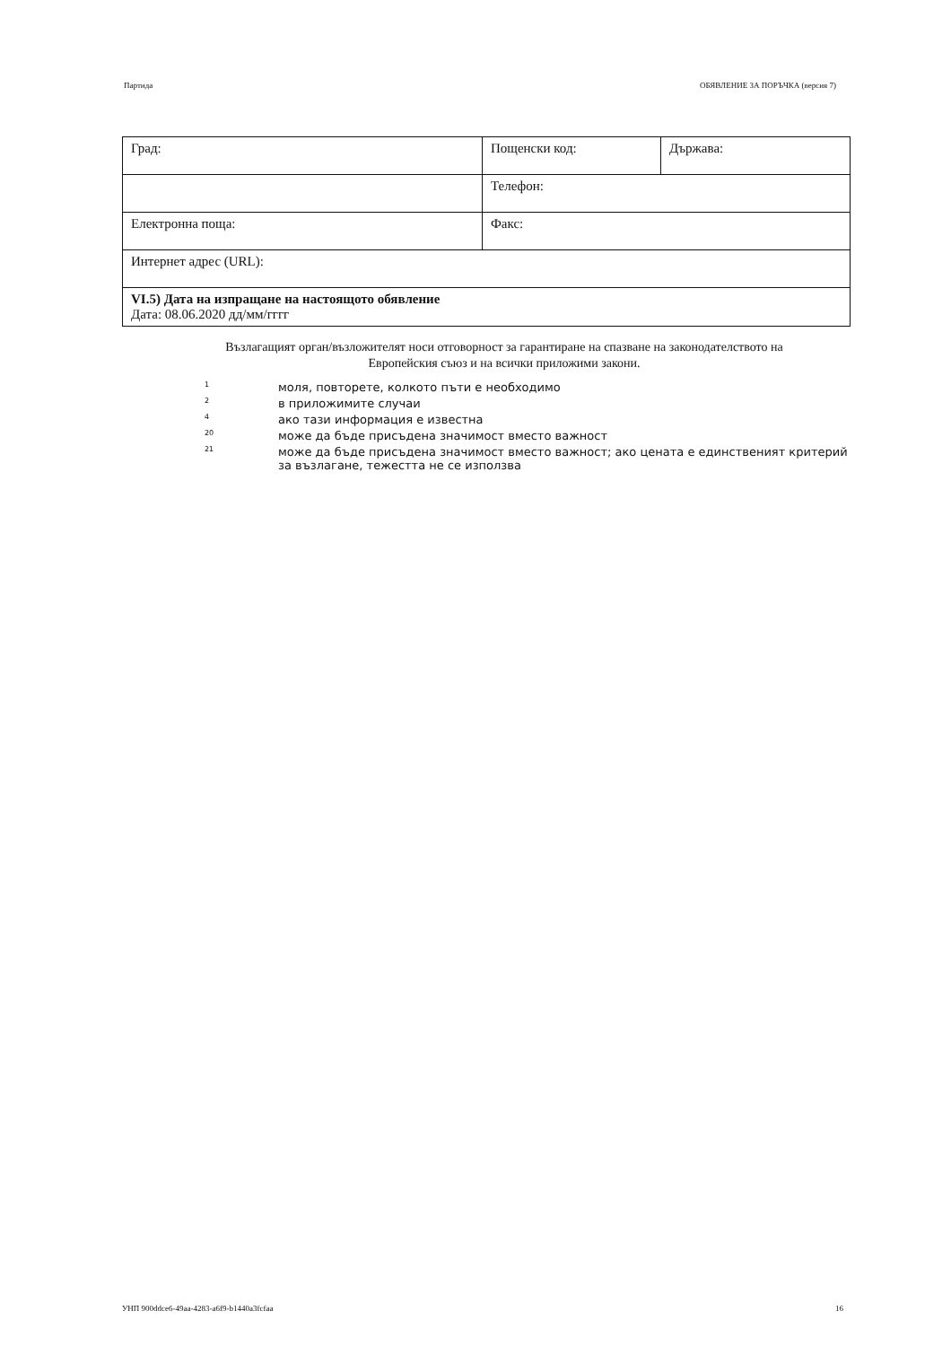Партида ОБЯВЛЕНИЕ ЗА ПОРЪЧКА (версия 7)
| Град: | Пощенски код: | Държава: |
| | Телефон: | |
| Електронна поща: | Факс: | |
| Интернет адрес (URL): | | |
| VI.5) Дата на изпращане на настоящото обявление Дата: 08.06.2020 дд/мм/гггг | | |
Възлагащият орган/възложителят носи отговорност за гарантиране на спазване на законодателството на Европейския съюз и на всички приложими закони.
1 моля, повторете, колкото пъти е необходимо
2 в приложимите случаи
4 ако тази информация е известна
20 може да бъде присъдена значимост вместо важност
21 може да бъде присъдена значимост вместо важност; ако цената е единственият критерий за възлагане, тежестта не се използва
УНП 900ddce6-49aa-4283-a6f9-b1440a3fcfaa 16